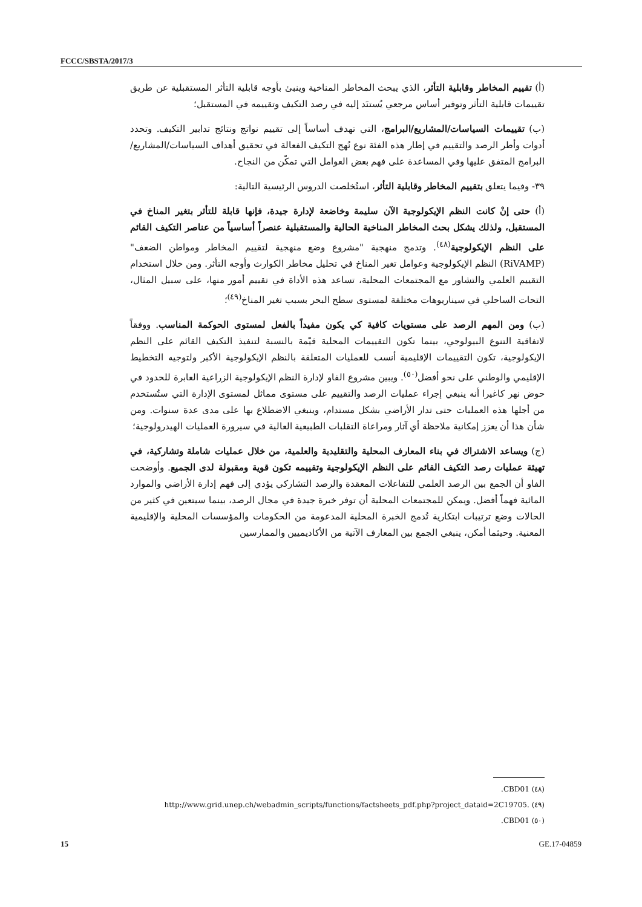FCCC/SBSTA/2017/3
(أ) تقييم المخاطر وقابلية التأثر، الذي يبحث المخاطر المناخية وينبئ بأوجه قابلية التأثر المستقبلية عن طريق تقييمات قابلية التأثر وتوفير أساس مرجعي يُستنَد إليه في رصد التكيف وتقييمه في المستقبل؛
(ب) تقييمات السياسات/المشاريع/البرامج، التي تهدف أساساً إلى تقييم نواتج ونتائج تدابير التكيف. وتحدد أدوات وأطر الرصد والتقييم في إطار هذه الفئة نوع نُهج التكيف الفعالة في تحقيق أهداف السياسات/المشاريع/البرامج المتفق عليها وفي المساعدة على فهم بعض العوامل التي تمكّن من النجاح.
٣٩- وفيما يتعلق بتقييم المخاطر وقابلية التأثر، استُخلصت الدروس الرئيسية التالية:
(أ) حتى إنْ كانت النظم الإيكولوجية الآن سليمة وخاضعة لإدارة جيدة، فإنها قابلة للتأثر بتغير المناخ في المستقبل، ولذلك يشكل بحث المخاطر المناخية الحالية والمستقبلية عنصراً أساسياً من عناصر التكيف القائم على النظم الإيكولوجية<sup>(٤٨)</sup>. وتدمج منهجية "مشروع وضع منهجية لتقييم المخاطر ومواطن الضعف" (RiVAMP) النظم الإيكولوجية وعوامل تغير المناخ في تحليل مخاطر الكوارث وأوجه التأثر. ومن خلال استخدام التقييم العلمي والتشاور مع المجتمعات المحلية، تساعد هذه الأداة في تقييم أمور منها، على سبيل المثال، التحات الساحلي في سيناريوهات مختلفة لمستوى سطح البحر بسبب تغير المناخ<sup>(٤٩)</sup>؛
(ب) ومن المهم الرصد على مستويات كافية كي يكون مفيداً بالفعل لمستوى الحوكمة المناسب. ووفقاً لاتفاقية التنوع البيولوجي، بينما تكون التقييمات المحلية قيّمة بالنسبة لتنفيذ التكيف القائم على النظم الإيكولوجية، تكون التقييمات الإقليمية أنسب للعمليات المتعلقة بالنظم الإيكولوجية الأكبر ولتوجيه التخطيط الإقليمي والوطني على نحو أفضل<sup>(٥٠)</sup>. ويبين مشروع الفاو لإدارة النظم الإيكولوجية الزراعية العابرة للحدود في حوض نهر كاغيرا أنه ينبغي إجراء عمليات الرصد والتقييم على مستوى مماثل لمستوى الإدارة التي ستُستخدم من أجلها هذه العمليات حتى تدار الأراضي بشكل مستدام، وينبغي الاضطلاع بها على مدى عدة سنوات. ومن شأن هذا أن يعزز إمكانية ملاحظة أي آثار ومراعاة التقلبات الطبيعية العالية في سيرورة العمليات الهيدرولوجية؛
(ج) ويساعد الاشتراك في بناء المعارف المحلية والتقليدية والعلمية، من خلال عمليات شاملة وتشاركية، في تهيئة عمليات رصد التكيف القائم على النظم الإيكولوجية وتقييمه تكون قوية ومقبولة لدى الجميع. وأوضحت الفاو أن الجمع بين الرصد العلمي للتفاعلات المعقدة والرصد التشاركي يؤدي إلى فهم إدارة الأراضي والموارد المائية فهماً أفضل. ويمكن للمجتمعات المحلية أن توفر خبرة جيدة في مجال الرصد، بينما سيتعين في كثير من الحالات وضع ترتيبات ابتكارية تُدمج الخبرة المحلية المدعومة من الحكومات والمؤسسات المحلية والإقليمية المعنية. وحيثما أمكن، ينبغي الجمع بين المعارف الآتية من الأكاديميين والممارسين
(٤٨) CBD01.
(٤٩) http://www.grid.unep.ch/webadmin_scripts/functions/factsheets_pdf.php?project_dataid=2C19705.
(٥٠) CBD01.
15 GE.17-04859